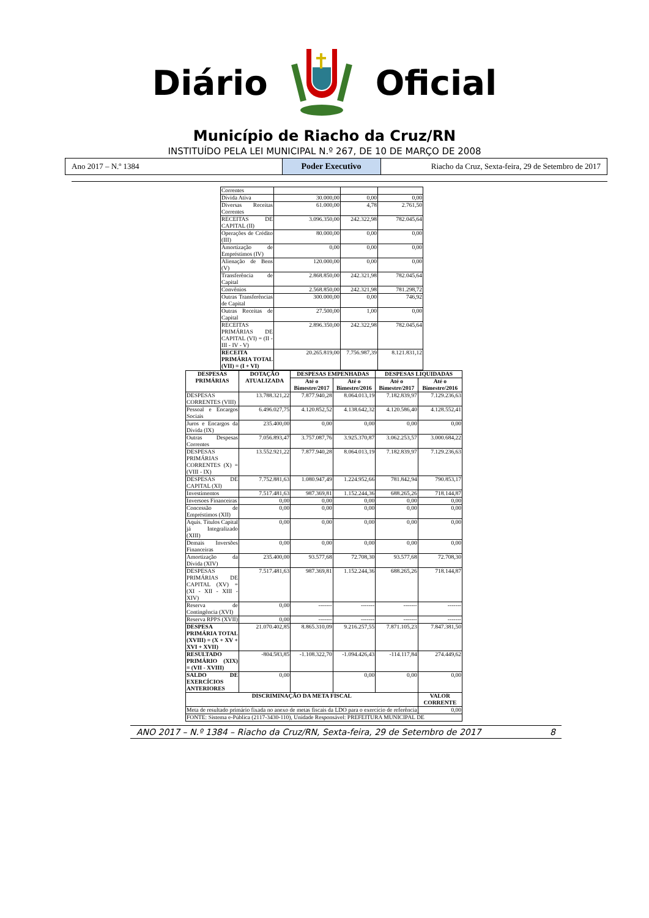Diário Oficial
Município de Riacho da Cruz/RN
INSTITUÍDO PELA LEI MUNICIPAL N.º 267, DE 10 DE MARÇO DE 2008
Ano 2017 – N.º 1384
Poder Executivo
Riacho da Cruz, Sexta-feira, 29 de Setembro de 2017
| Correntes | | | |
| Dívida Ativa | 30.000,00 | 0,00 | 0,00 |
| Diversas Receitas Correntes | 61.000,00 | 4,78 | 2.761,50 |
| RECEITAS DE CAPITAL (II) | 3.096.350,00 | 242.322,98 | 782.045,64 |
| Operações de Crédito (III) | 80.000,00 | 0,00 | 0,00 |
| Amortização de Empréstimos (IV) | 0,00 | 0,00 | 0,00 |
| Alienação de Bens (V) | 120.000,00 | 0,00 | 0,00 |
| Transferência de Capital | 2.868.850,00 | 242.321,98 | 782.045,64 |
| Convênios | 2.568.850,00 | 242.321,98 | 781.298,72 |
| Outras Transferências de Capital | 300.000,00 | 0,00 | 746,92 |
| Outras Receitas de Capital | 27.500,00 | 1,00 | 0,00 |
| RECEITAS PRIMÁRIAS DE CAPITAL (VI) = (II - III - IV - V) | 2.896.350,00 | 242.322,98 | 782.045,64 |
| RECEITA PRIMÁRIA TOTAL (VII) = (I + VI) | 20.265.819,00 | 7.756.987,39 | 8.121.831,12 |
| DESPESAS PRIMÁRIAS | DOTAÇÃO ATUALIZADA | DESPESAS EMPENHADAS | | DESPESAS LIQUIDADAS | |
| --- | --- | --- | --- | --- | --- |
| | | Até o Bimestre/2017 | Até o Bimestre/2016 | Até o Bimestre/2017 | Até o Bimestre/2016 |
| DESPESAS CORRENTES (VIII) | 13.788.321,22 | 7.877.940,28 | 8.064.013,19 | 7.182.839,97 | 7.129.236,63 |
| Pessoal e Encargos Sociais | 6.496.027,75 | 4.120.852,52 | 4.138.642,32 | 4.120.586,40 | 4.128.552,41 |
| Juros e Encargos da Dívida (IX) | 235.400,00 | 0,00 | 0,00 | 0,00 | 0,00 |
| Outras Despesas Correntes | 7.056.893,47 | 3.757.087,76 | 3.925.370,87 | 3.062.253,57 | 3.000.684,22 |
| DESPESAS PRIMÁRIAS CORRENTES (X) = (VIII - IX) | 13.552.921,22 | 7.877.940,28 | 8.064.013,19 | 7.182.839,97 | 7.129.236,63 |
| DESPESAS DE CAPITAL (XI) | 7.752.881,63 | 1.080.947,49 | 1.224.952,66 | 781.842,94 | 790.853,17 |
| Investimentos | 7.517.481,63 | 987.369,81 | 1.152.244,36 | 688.265,26 | 718.144,87 |
| Inversoes Financeiras | 0,00 | 0,00 | 0,00 | 0,00 | 0,00 |
| Concessão de Empréstimos (XII) | 0,00 | 0,00 | 0,00 | 0,00 | 0,00 |
| Aquis. Títulos Capital já Integralizado (XIII) | 0,00 | 0,00 | 0,00 | 0,00 | 0,00 |
| Demais Inversões Financeiras | 0,00 | 0,00 | 0,00 | 0,00 | 0,00 |
| Amortização da Dívida (XIV) | 235.400,00 | 93.577,68 | 72.708,30 | 93.577,68 | 72.708,30 |
| DESPESAS PRIMÁRIAS DE CAPITAL (XV) = (XI - XII - XIII - XIV) | 7.517.481,63 | 987.369,81 | 1.152.244,36 | 688.265,26 | 718.144,87 |
| Reserva de Contingência (XVI) | 0,00 | ------- | ------- | ------- | ------- |
| Reserva RPPS (XVII) | 0,00 | ------- | ------- | ------- | ------- |
| DESPESA PRIMÁRIA TOTAL (XVIII) = (X + XV + XVI + XVII) | 21.070.402,85 | 8.865.310,09 | 9.216.257,55 | 7.871.105,23 | 7.847.381,50 |
| RESULTADO PRIMÁRIO (XIX) = (VII - XVIII) | -804.583,85 | -1.108.322,70 | -1.094.426,43 | -114.117,84 | 274.449,62 |
| SALDO DE EXERCÍCIOS ANTERIORES | 0,00 | | 0,00 | 0,00 | 0,00 |
| DISCRIMINAÇÃO DA META FISCAL | | | | | VALOR CORRENTE |
| Meta de resultado primário fixada no anexo de metas fiscais da LDO para o exercício de referência | | | | | 0,00 |
| FONTE: Sistema e-Pública (2117-3430-110), Unidade Responsável: PREFEITURA MUNICIPAL DE | | | | | |
ANO 2017 – N.º 1384 – Riacho da Cruz/RN, Sexta-feira, 29 de Setembro de 2017 8